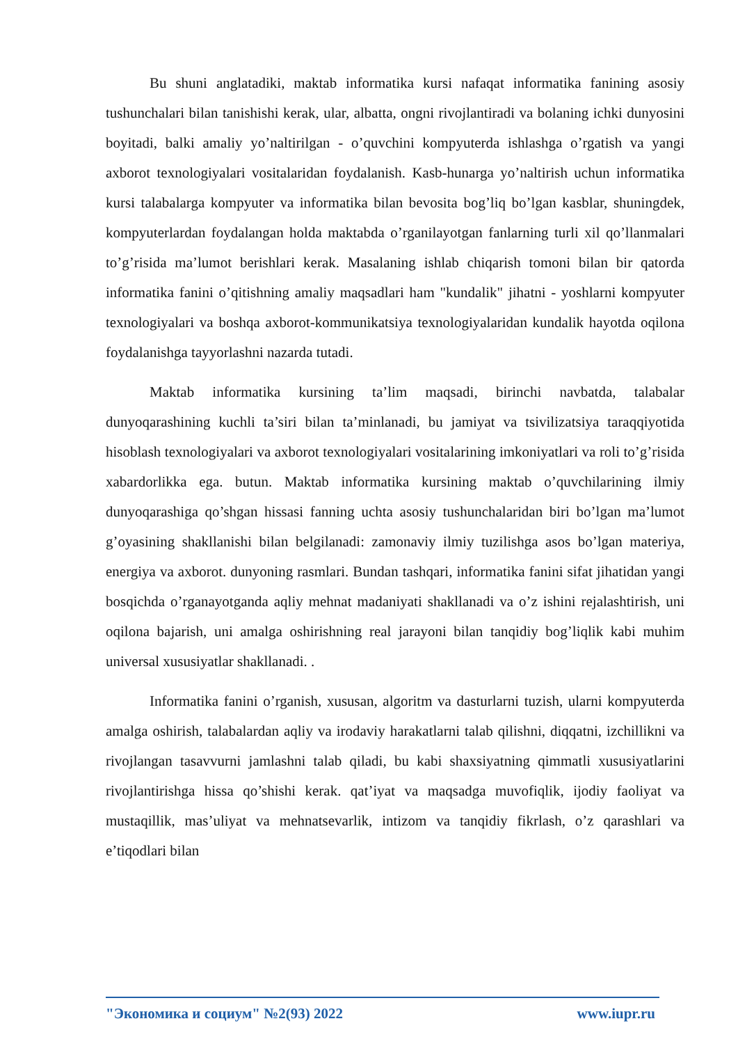Bu shuni anglatadiki, maktab informatika kursi nafaqat informatika fanining asosiy tushunchalari bilan tanishishi kerak, ular, albatta, ongni rivojlantiradi va bolaning ichki dunyosini boyitadi, balki amaliy yo’naltirilgan - o’quvchini kompyuterda ishlashga o’rgatish va yangi axborot texnologiyalari vositalaridan foydalanish. Kasb-hunarga yo’naltirish uchun informatika kursi talabalarga kompyuter va informatika bilan bevosita bog’liq bo’lgan kasblar, shuningdek, kompyuterlardan foydalangan holda maktabda o’rganilayotgan fanlarning turli xil qo’llanmalari to’g’risida ma’lumot berishlari kerak. Masalaning ishlab chiqarish tomoni bilan bir qatorda informatika fanini o’qitishning amaliy maqsadlari ham "kundalik" jihatni - yoshlarni kompyuter texnologiyalari va boshqa axborot-kommunikatsiya texnologiyalaridan kundalik hayotda oqilona foydalanishga tayyorlashni nazarda tutadi.
Maktab informatika kursining ta’lim maqsadi, birinchi navbatda, talabalar dunyoqarashining kuchli ta’siri bilan ta’minlanadi, bu jamiyat va tsivilizatsiya taraqqiyotida hisoblash texnologiyalari va axborot texnologiyalari vositalarining imkoniyatlari va roli to’g’risida xabardorlikka ega. butun. Maktab informatika kursining maktab o’quvchilarining ilmiy dunyoqarashiga qo’shgan hissasi fanning uchta asosiy tushunchalaridan biri bo’lgan ma’lumot g’oyasining shakllanishi bilan belgilanadi: zamonaviy ilmiy tuzilishga asos bo’lgan materiya, energiya va axborot. dunyoning rasmlari. Bundan tashqari, informatika fanini sifat jihatidan yangi bosqichda o’rganayotganda aqliy mehnat madaniyati shakllanadi va o’z ishini rejalashtirish, uni oqilona bajarish, uni amalga oshirishning real jarayoni bilan tanqidiy bog’liqlik kabi muhim universal xususiyatlar shakllanadi. .
Informatika fanini o’rganish, xususan, algoritm va dasturlarni tuzish, ularni kompyuterda amalga oshirish, talabalardan aqliy va irodaviy harakatlarni talab qilishni, diqqatni, izchillikni va rivojlangan tasavvurni jamlashni talab qiladi, bu kabi shaxsiyatning qimmatli xususiyatlarini rivojlantirishga hissa qo’shishi kerak. qat’iyat va maqsadga muvofiqlik, ijodiy faoliyat va mustaqillik, mas’uliyat va mehnatsevarlik, intizom va tanqidiy fikrlash, o’z qarashlari va e’tiqodlari bilan
"Экономика и социум" №2(93) 2022 www.iupr.ru